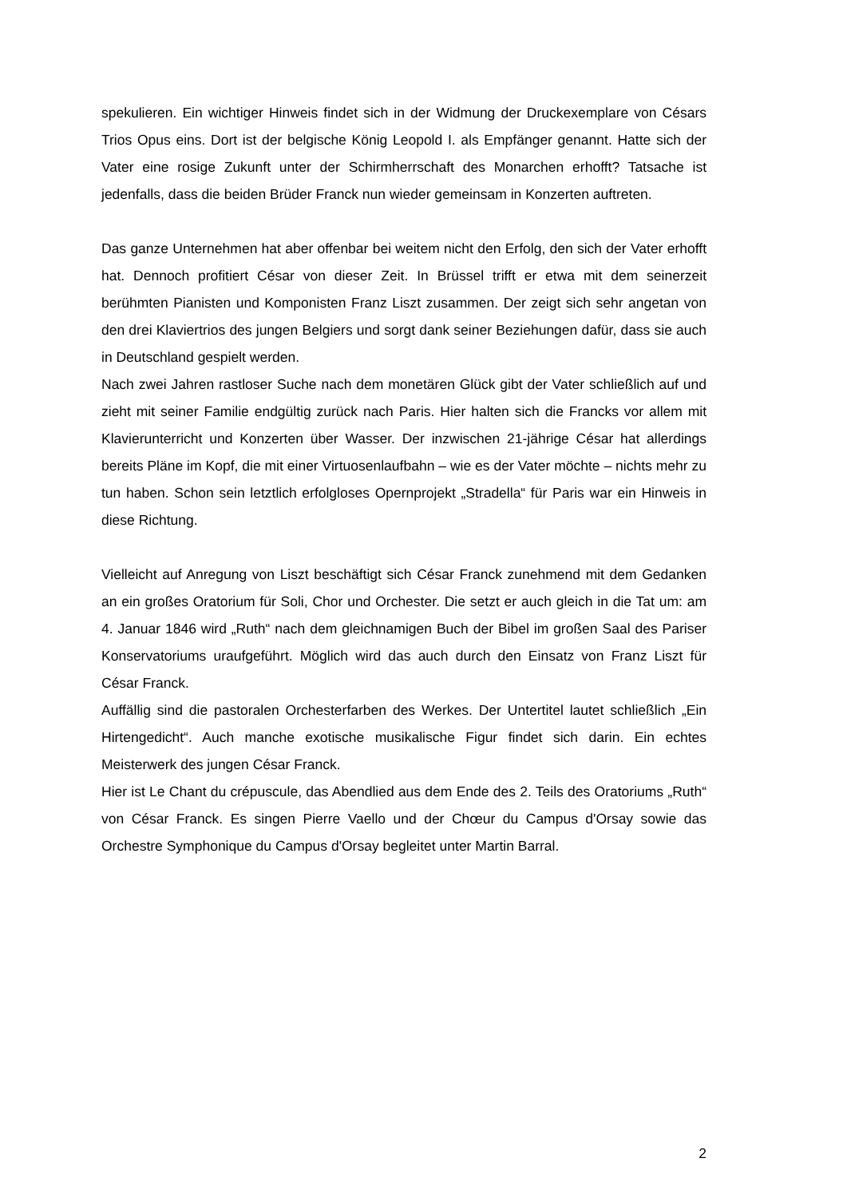spekulieren. Ein wichtiger Hinweis findet sich in der Widmung der Druckexemplare von Césars Trios Opus eins. Dort ist der belgische König Leopold I. als Empfänger genannt. Hatte sich der Vater eine rosige Zukunft unter der Schirmherrschaft des Monarchen erhofft? Tatsache ist jedenfalls, dass die beiden Brüder Franck nun wieder gemeinsam in Konzerten auftreten.
Das ganze Unternehmen hat aber offenbar bei weitem nicht den Erfolg, den sich der Vater erhofft hat. Dennoch profitiert César von dieser Zeit. In Brüssel trifft er etwa mit dem seinerzeit berühmten Pianisten und Komponisten Franz Liszt zusammen. Der zeigt sich sehr angetan von den drei Klaviertrios des jungen Belgiers und sorgt dank seiner Beziehungen dafür, dass sie auch in Deutschland gespielt werden.
Nach zwei Jahren rastloser Suche nach dem monetären Glück gibt der Vater schließlich auf und zieht mit seiner Familie endgültig zurück nach Paris. Hier halten sich die Francks vor allem mit Klavierunterricht und Konzerten über Wasser. Der inzwischen 21-jährige César hat allerdings bereits Pläne im Kopf, die mit einer Virtuosenlaufbahn – wie es der Vater möchte – nichts mehr zu tun haben. Schon sein letztlich erfolgloses Opernprojekt „Stradella“ für Paris war ein Hinweis in diese Richtung.
Vielleicht auf Anregung von Liszt beschäftigt sich César Franck zunehmend mit dem Gedanken an ein großes Oratorium für Soli, Chor und Orchester. Die setzt er auch gleich in die Tat um: am 4. Januar 1846 wird „Ruth“ nach dem gleichnamigen Buch der Bibel im großen Saal des Pariser Konservatoriums uraufgeführt. Möglich wird das auch durch den Einsatz von Franz Liszt für César Franck.
Auffällig sind die pastoralen Orchesterfarben des Werkes. Der Untertitel lautet schließlich „Ein Hirtengedicht“. Auch manche exotische musikalische Figur findet sich darin. Ein echtes Meisterwerk des jungen César Franck.
Hier ist Le Chant du crépuscule, das Abendlied aus dem Ende des 2. Teils des Oratoriums „Ruth“ von César Franck. Es singen Pierre Vaello und der Chœur du Campus d'Orsay sowie das Orchestre Symphonique du Campus d'Orsay begleitet unter Martin Barral.
2